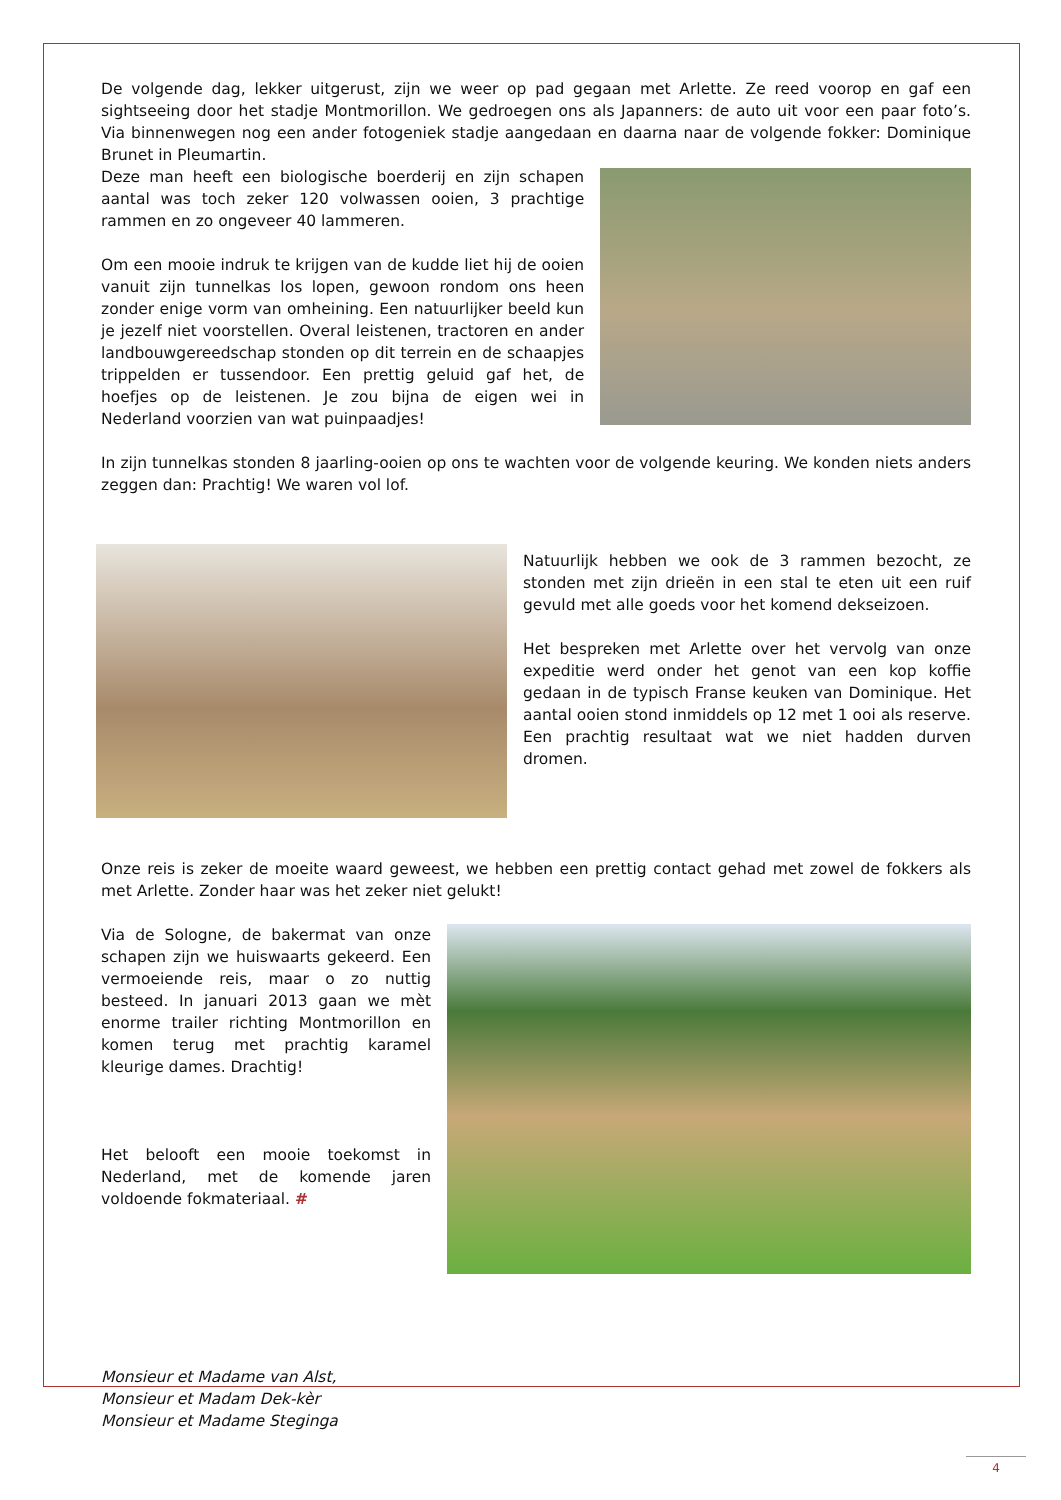De volgende dag, lekker uitgerust, zijn we weer op pad gegaan met Arlette. Ze reed voorop en gaf een sightseeing door het stadje Montmorillon. We gedroegen ons als Japanners: de auto uit voor een paar foto’s. Via binnenwegen nog een ander fotogeniek stadje aangedaan en daarna naar de volgende fokker: Dominique Brunet in Pleumartin.
Deze man heeft een biologische boerderij en zijn schapen aantal was toch zeker 120 volwassen ooien, 3 prachtige rammen en zo ongeveer 40 lammeren.
Om een mooie indruk te krijgen van de kudde liet hij de ooien vanuit zijn tunnelkas los lopen, gewoon rondom ons heen zonder enige vorm van omheining. Een natuurlijker beeld kun je jezelf niet voorstellen. Overal leistenen, tractoren en ander landbouwgereedschap stonden op dit terrein en de schaapjes trippelden er tussendoor. Een prettig geluid gaf het, de hoefjes op de leistenen. Je zou bijna de eigen wei in Nederland voorzien van wat puinpaadjes!
In zijn tunnelkas stonden 8 jaarling-ooien op ons te wachten voor de volgende keuring. We konden niets anders zeggen dan: Prachtig! We waren vol lof.
Natuurlijk hebben we ook de 3 rammen bezocht, ze stonden met zijn drieën in een stal te eten uit een ruif gevuld met alle goeds voor het komend dekseizoen.
Het bespreken met Arlette over het vervolg van onze expeditie werd onder het genot van een kop koffie gedaan in de typisch Franse keuken van Dominique. Het aantal ooien stond inmiddels op 12 met 1 ooi als reserve. Een prachtig resultaat wat we niet hadden durven dromen.
Onze reis is zeker de moeite waard geweest, we hebben een prettig contact gehad met zowel de fokkers als met Arlette. Zonder haar was het zeker niet gelukt!
Via de Sologne, de bakermat van onze schapen zijn we huiswaarts gekeerd. Een vermoeiende reis, maar o zo nuttig besteed. In januari 2013 gaan we mèt enorme trailer richting Montmorillon en komen terug met prachtig karamel kleurige dames. Drachtig!
Het belooft een mooie toekomst in Nederland, met de komende jaren voldoende fokmateriaal. #
Monsieur et Madame van Alst,
Monsieur et Madam Dek-kèr
Monsieur et Madame Steginga
4